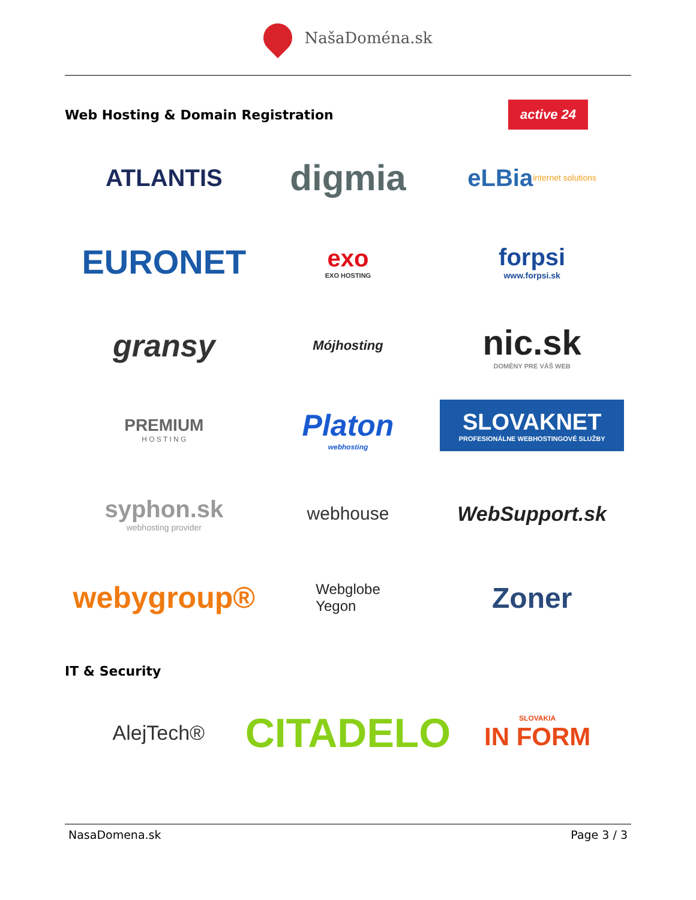NašaDoména.sk
Web Hosting & Domain Registration
active 24
ATLANTIS
digmia
eLBia
internet solutions
EURONET
exo
EXO HOSTING
forpsi
www.forpsi.sk
gransy
Mójhosting
nic.sk
DOMÉNY PRE VÁŠ WEB
PREMIUM
H O S T I N G
Platon
webhosting
SLOVAKNET
PROFESIONÁLNE WEBHOSTINGOVÉ SLUŽBY
syphon.sk
webhosting provider
webhouse
WebSupport.sk
webygroup®
Webglobe
Yegon
Zoner
IT & Security
AlejTech®
CITADELO
SLOVAKIA
IN FORM
NasaDomena.sk Page 3 / 3